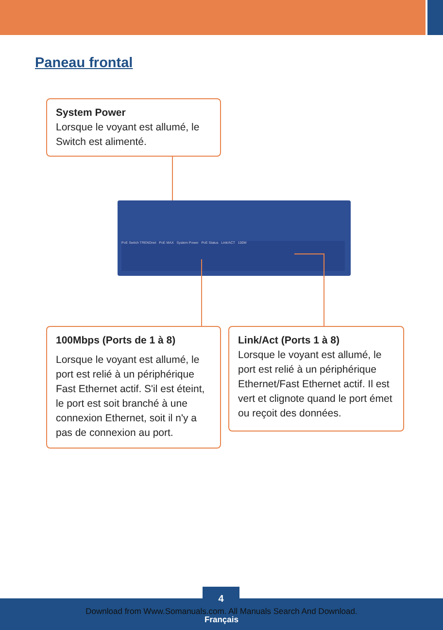Paneau frontal
System Power
Lorsque le voyant est allumé, le Switch est alimenté.
PoE Switch TRENDnet PoE MAX System Power PoE Status Link/ACT 100M
100Mbps (Ports de 1 à 8)
Lorsque le voyant est allumé, le port est relié à un périphérique Fast Ethernet actif. S'il est éteint, le port est soit branché à une connexion Ethernet, soit il n'y a pas de connexion au port.
Link/Act (Ports 1 à 8)
Lorsque le voyant est allumé, le port est relié à un périphérique Ethernet/Fast Ethernet actif. Il est vert et clignote quand le port émet ou reçoit des données.
4
Download from Www.Somanuals.com. All Manuals Search And Download.
Français